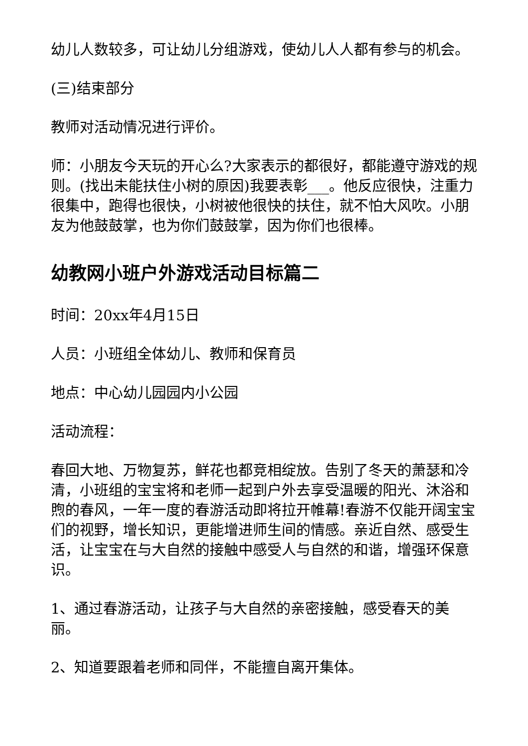幼儿人数较多，可让幼儿分组游戏，使幼儿人人都有参与的机会。
(三)结束部分
教师对活动情况进行评价。
师：小朋友今天玩的开心么?大家表示的都很好，都能遵守游戏的规则。(找出未能扶住小树的原因)我要表彰___。他反应很快，注重力很集中，跑得也很快，小树被他很快的扶住，就不怕大风吹。小朋友为他鼓鼓掌，也为你们鼓鼓掌，因为你们也很棒。
幼教网小班户外游戏活动目标篇二
时间：20xx年4月15日
人员：小班组全体幼儿、教师和保育员
地点：中心幼儿园园内小公园
活动流程：
春回大地、万物复苏，鲜花也都竞相绽放。告别了冬天的萧瑟和冷清，小班组的宝宝将和老师一起到户外去享受温暖的阳光、沐浴和煦的春风，一年一度的春游活动即将拉开帷幕!春游不仅能开阔宝宝们的视野，增长知识，更能增进师生间的情感。亲近自然、感受生活，让宝宝在与大自然的接触中感受人与自然的和谐，增强环保意识。
1、通过春游活动，让孩子与大自然的亲密接触，感受春天的美丽。
2、知道要跟着老师和同伴，不能擅自离开集体。